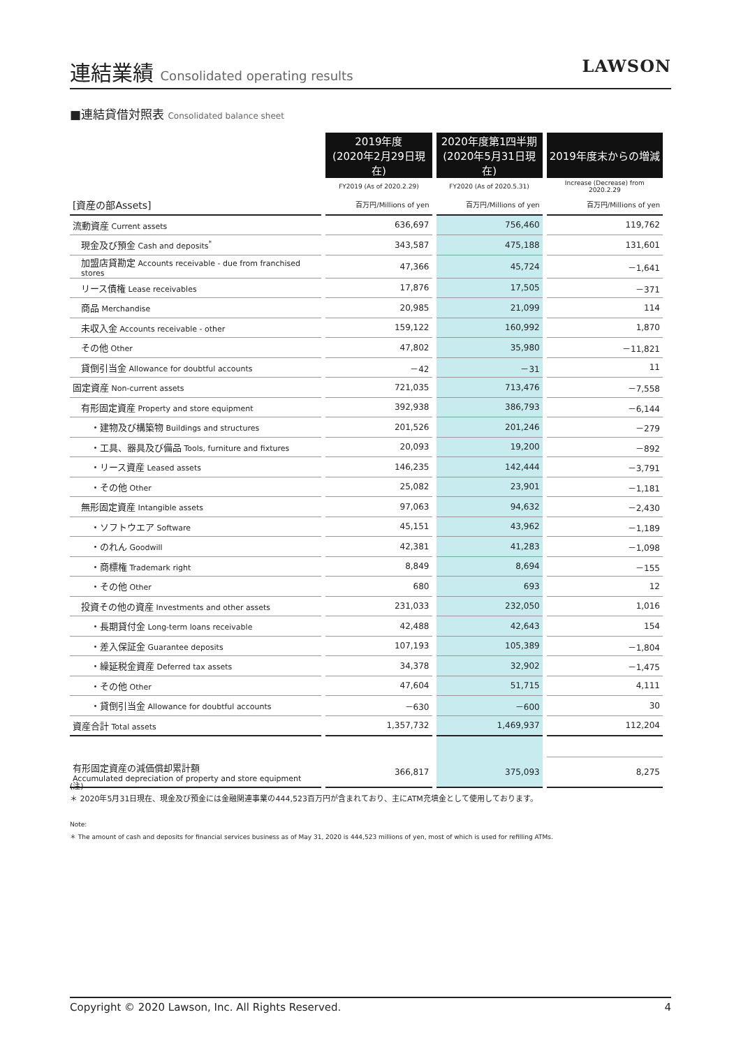連結業績 Consolidated operating results
LAWSON
■連結貸借対照表 Consolidated balance sheet
| | 2019年度 (2020年2月29日現在) | 2020年度第1四半期 (2020年5月31日現在) | 2019年度末からの増減 |
| | FY2019 (As of 2020.2.29) | FY2020 (As of 2020.5.31) | Increase (Decrease) from 2020.2.29 |
| [資産の部Assets] | 百万円/Millions of yen | 百万円/Millions of yen | 百万円/Millions of yen |
| 流動資産 Current assets | 636,697 | 756,460 | 119,762 |
| 現金及び預金 Cash and deposits<sup>*</sup> | 343,587 | 475,188 | 131,601 |
| 加盟店貸勘定 Accounts receivable - due from franchised stores | 47,366 | 45,724 | －1,641 |
| リース債権 Lease receivables | 17,876 | 17,505 | －371 |
| 商品 Merchandise | 20,985 | 21,099 | 114 |
| 未収入金 Accounts receivable - other | 159,122 | 160,992 | 1,870 |
| その他 Other | 47,802 | 35,980 | －11,821 |
| 貸倒引当金 Allowance for doubtful accounts | －42 | －31 | 11 |
| 固定資産 Non-current assets | 721,035 | 713,476 | －7,558 |
| 有形固定資産 Property and store equipment | 392,938 | 386,793 | －6,144 |
| ・建物及び構築物 Buildings and structures | 201,526 | 201,246 | －279 |
| ・工具、器具及び備品 Tools, furniture and fixtures | 20,093 | 19,200 | －892 |
| ・リース資産 Leased assets | 146,235 | 142,444 | －3,791 |
| ・その他 Other | 25,082 | 23,901 | －1,181 |
| 無形固定資産 Intangible assets | 97,063 | 94,632 | －2,430 |
| ・ソフトウエア Software | 45,151 | 43,962 | －1,189 |
| ・のれん Goodwill | 42,381 | 41,283 | －1,098 |
| ・商標権 Trademark right | 8,849 | 8,694 | －155 |
| ・その他 Other | 680 | 693 | 12 |
| 投資その他の資産 Investments and other assets | 231,033 | 232,050 | 1,016 |
| ・長期貸付金 Long-term loans receivable | 42,488 | 42,643 | 154 |
| ・差入保証金 Guarantee deposits | 107,193 | 105,389 | －1,804 |
| ・繰延税金資産 Deferred tax assets | 34,378 | 32,902 | －1,475 |
| ・その他 Other | 47,604 | 51,715 | 4,111 |
| ・貸倒引当金 Allowance for doubtful accounts | －630 | －600 | 30 |
| 資産合計 Total assets | 1,357,732 | 1,469,937 | 112,204 |
| 有形固定資産の減価償却累計額 Accumulated depreciation of property and store equipment | 366,817 | 375,093 | 8,275 |
(注)
＊ 2020年5月31日現在、現金及び預金には金融関連事業の444,523百万円が含まれており、主にATM充填金として使用しております。
Note:
＊ The amount of cash and deposits for financial services business as of May 31, 2020 is 444,523 millions of yen, most of which is used for refilling ATMs.
Copyright © 2020 Lawson, Inc. All Rights Reserved. 4